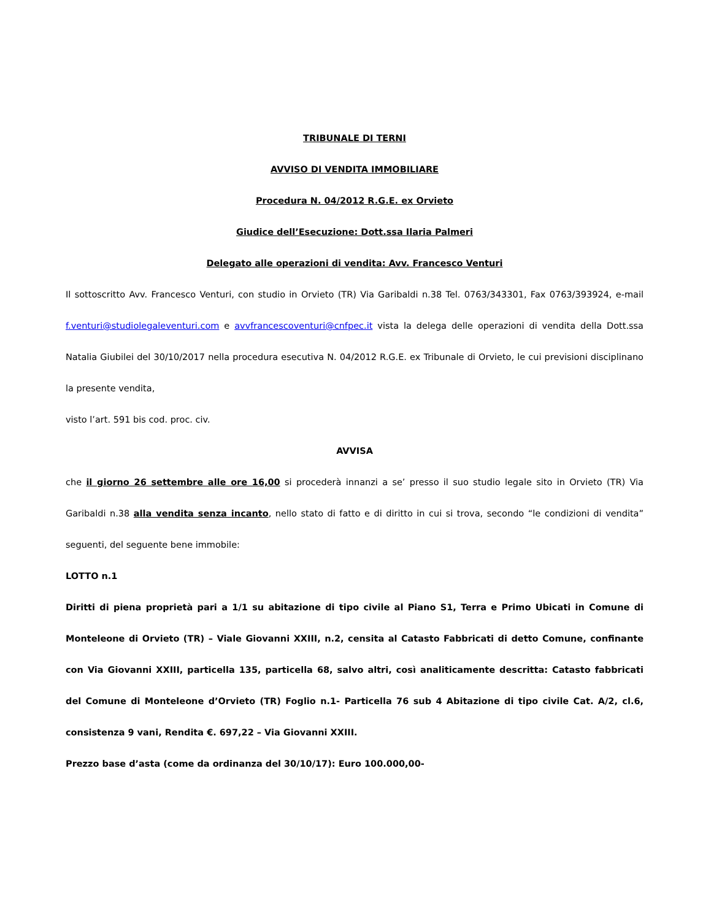TRIBUNALE DI TERNI
AVVISO DI VENDITA IMMOBILIARE
Procedura N. 04/2012 R.G.E. ex Orvieto
Giudice dell’Esecuzione: Dott.ssa Ilaria Palmeri
Delegato alle operazioni di vendita: Avv. Francesco Venturi
Il sottoscritto Avv. Francesco Venturi, con studio in Orvieto (TR) Via Garibaldi n.38 Tel. 0763/343301, Fax 0763/393924, e-mail f.venturi@studiolegaleventuri.com e avvfrancescoventuri@cnfpec.it vista la delega delle operazioni di vendita della Dott.ssa Natalia Giubilei del 30/10/2017 nella procedura esecutiva N. 04/2012 R.G.E. ex Tribunale di Orvieto, le cui previsioni disciplinano la presente vendita,
visto l’art. 591 bis cod. proc. civ.
AVVISA
che il giorno 26 settembre alle ore 16,00 si procederà innanzi a se’ presso il suo studio legale sito in Orvieto (TR) Via Garibaldi n.38 alla vendita senza incanto, nello stato di fatto e di diritto in cui si trova, secondo “le condizioni di vendita” seguenti, del seguente bene immobile:
LOTTO n.1
Diritti di piena proprietà pari a 1/1 su abitazione di tipo civile al Piano S1, Terra e Primo Ubicati in Comune di Monteleone di Orvieto (TR) – Viale Giovanni XXIII, n.2, censita al Catasto Fabbricati di detto Comune, confinante con Via Giovanni XXIII, particella 135, particella 68, salvo altri, così analiticamente descritta: Catasto fabbricati del Comune di Monteleone d’Orvieto (TR) Foglio n.1- Particella 76 sub 4 Abitazione di tipo civile Cat. A/2, cl.6, consistenza 9 vani, Rendita €. 697,22 – Via Giovanni XXIII.
Prezzo base d’asta (come da ordinanza del 30/10/17): Euro 100.000,00-